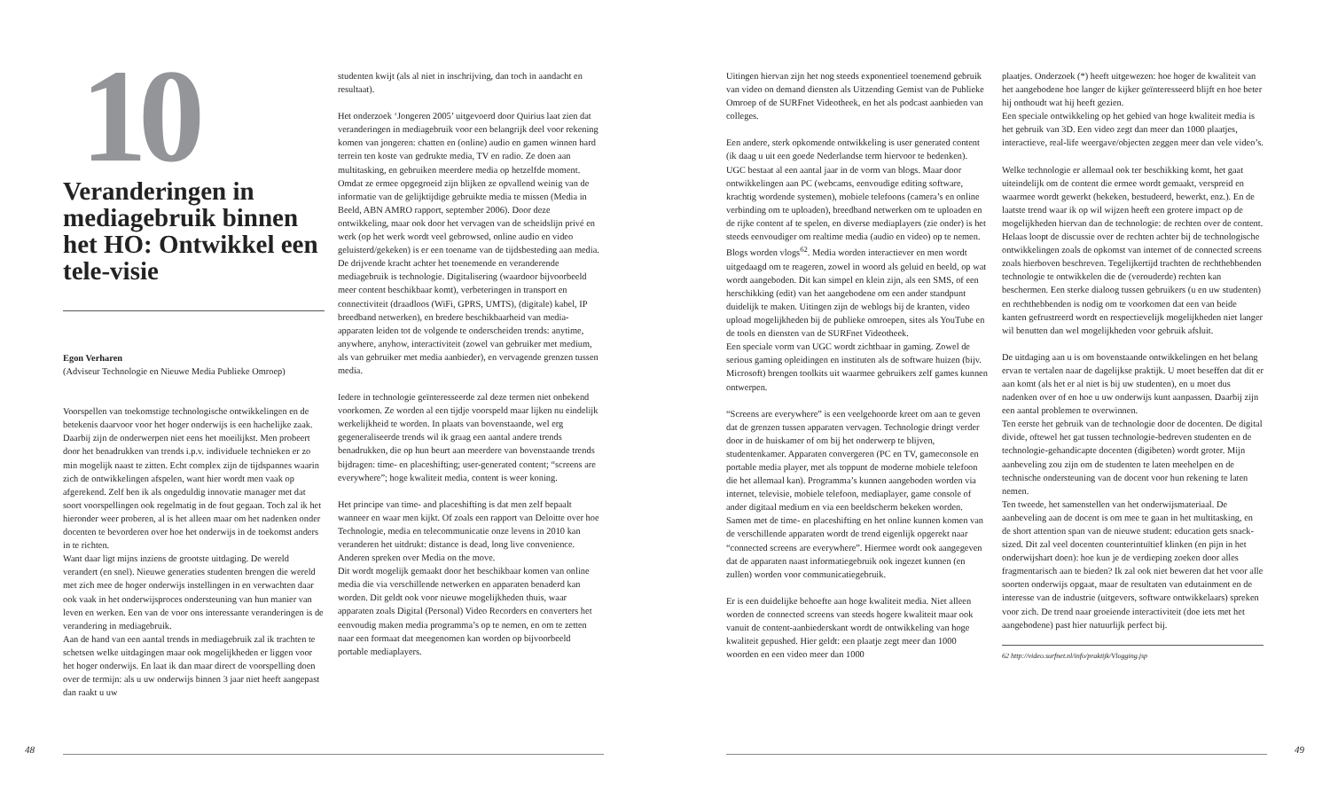10
Veranderingen in mediagebruik binnen het HO: Ontwikkel een tele-visie
Egon Verharen
(Adviseur Technologie en Nieuwe Media Publieke Omroep)
Voorspellen van toekomstige technologische ontwikkelingen en de betekenis daarvoor voor het hoger onderwijs is een hachelijke zaak. Daarbij zijn de onderwerpen niet eens het moeilijkst. Men probeert door het benadrukken van trends i.p.v. individuele technieken er zo min mogelijk naast te zitten. Echt complex zijn de tijdspannes waarin zich de ontwikkelingen afspelen, want hier wordt men vaak op afgerekend. Zelf ben ik als ongeduldig innovatie manager met dat soort voorspellingen ook regelmatig in de fout gegaan. Toch zal ik het hieronder weer proberen, al is het alleen maar om het nadenken onder docenten te bevorderen over hoe het onderwijs in de toekomst anders in te richten.
Want daar ligt mijns inziens de grootste uitdaging. De wereld verandert (en snel). Nieuwe generaties studenten brengen die wereld met zich mee de hoger onderwijs instellingen in en verwachten daar ook vaak in het onderwijsproces ondersteuning van hun manier van leven en werken. Een van de voor ons interessante veranderingen is de verandering in mediagebruik.
Aan de hand van een aantal trends in mediagebruik zal ik trachten te schetsen welke uitdagingen maar ook mogelijkheden er liggen voor het hoger onderwijs. En laat ik dan maar direct de voorspelling doen over de termijn: als u uw onderwijs binnen 3 jaar niet heeft aangepast dan raakt u uw
studenten kwijt (als al niet in inschrijving, dan toch in aandacht en resultaat).
Het onderzoek ‘Jongeren 2005’ uitgevoerd door Quirius laat zien dat veranderingen in mediagebruik voor een belangrijk deel voor rekening komen van jongeren: chatten en (online) audio en gamen winnen hard terrein ten koste van gedrukte media, TV en radio. Ze doen aan multitasking, en gebruiken meerdere media op hetzelfde moment. Omdat ze ermee opgegroeid zijn blijken ze opvallend weinig van de informatie van de gelijktijdige gebruikte media te missen (Media in Beeld, ABN AMRO rapport, september 2006). Door deze ontwikkeling, maar ook door het vervagen van de scheidslijn privé en werk (op het werk wordt veel gebrowsed, online audio en video geluisterd/gekeken) is er een toename van de tijdsbesteding aan media.
De drijvende kracht achter het toenemende en veranderende mediagebruik is technologie. Digitalisering (waardoor bijvoorbeeld meer content beschikbaar komt), verbeteringen in transport en connectiviteit (draadloos (WiFi, GPRS, UMTS), (digitale) kabel, IP breedband netwerken), en bredere beschikbaarheid van media-apparaten leiden tot de volgende te onderscheiden trends: anytime, anywhere, anyhow, interactiviteit (zowel van gebruiker met medium, als van gebruiker met media aanbieder), en vervagende grenzen tussen media.
Iedere in technologie geïnteresseerde zal deze termen niet onbekend voorkomen. Ze worden al een tijdje voorspeld maar lijken nu eindelijk werkelijkheid te worden. In plaats van bovenstaande, wel erg gegeneraliseerde trends wil ik graag een aantal andere trends benadrukken, die op hun beurt aan meerdere van bovenstaande trends bijdragen: time- en placeshifting; user-generated content; “screens are everywhere”; hoge kwaliteit media, content is weer koning.
Het principe van time- and placeshifting is dat men zelf bepaalt wanneer en waar men kijkt. Of zoals een rapport van Deloitte over hoe Technologie, media en telecommunicatie onze levens in 2010 kan veranderen het uitdrukt: distance is dead, long live convenience. Anderen spreken over Media on the move.
Dit wordt mogelijk gemaakt door het beschikbaar komen van online media die via verschillende netwerken en apparaten benaderd kan worden. Dit geldt ook voor nieuwe mogelijkheden thuis, waar apparaten zoals Digital (Personal) Video Recorders en converters het eenvoudig maken media programma’s op te nemen, en om te zetten naar een formaat dat meegenomen kan worden op bijvoorbeeld portable mediaplayers.
48
Uitingen hiervan zijn het nog steeds exponentieel toenemend gebruik van video on demand diensten als Uitzending Gemist van de Publieke Omroep of de SURFnet Videotheek, en het als podcast aanbieden van colleges.
Een andere, sterk opkomende ontwikkeling is user generated content (ik daag u uit een goede Nederlandse term hiervoor te bedenken). UGC bestaat al een aantal jaar in de vorm van blogs. Maar door ontwikkelingen aan PC (webcams, eenvoudige editing software, krachtig wordende systemen), mobiele telefoons (camera’s en online verbinding om te uploaden), breedband netwerken om te uploaden en de rijke content af te spelen, en diverse mediaplayers (zie onder) is het steeds eenvoudiger om realtime media (audio en video) op te nemen. Blogs worden vlogs<sup>62</sup>. Media worden interactiever en men wordt uitgedaagd om te reageren, zowel in woord als geluid en beeld, op wat wordt aangeboden. Dit kan simpel en klein zijn, als een SMS, of een herschikking (edit) van het aangebodene om een ander standpunt duidelijk te maken. Uitingen zijn de weblogs bij de kranten, video upload mogelijkheden bij de publieke omroepen, sites als YouTube en de tools en diensten van de SURFnet Videotheek.
Een speciale vorm van UGC wordt zichtbaar in gaming. Zowel de serious gaming opleidingen en instituten als de software huizen (bijv. Microsoft) brengen toolkits uit waarmee gebruikers zelf games kunnen ontwerpen.
“Screens are everywhere” is een veelgehoorde kreet om aan te geven dat de grenzen tussen apparaten vervagen. Technologie dringt verder door in de huiskamer of om bij het onderwerp te blijven, studentenkamer. Apparaten convergeren (PC en TV, gameconsole en portable media player, met als toppunt de moderne mobiele telefoon die het allemaal kan). Programma’s kunnen aangeboden worden via internet, televisie, mobiele telefoon, mediaplayer, game console of ander digitaal medium en via een beeldscherm bekeken worden.
Samen met de time- en placeshifting en het online kunnen komen van de verschillende apparaten wordt de trend eigenlijk opgerekt naar “connected screens are everywhere”. Hiermee wordt ook aangegeven dat de apparaten naast informatiegebruik ook ingezet kunnen (en zullen) worden voor communicatiegebruik.
Er is een duidelijke behoefte aan hoge kwaliteit media. Niet alleen worden de connected screens van steeds hogere kwaliteit maar ook vanuit de content-aanbiederskant wordt de ontwikkeling van hoge kwaliteit gepushed. Hier geldt: een plaatje zegt meer dan 1000 woorden en een video meer dan 1000
plaatjes. Onderzoek (*) heeft uitgewezen: hoe hoger de kwaliteit van het aangebodene hoe langer de kijker geïnteresseerd blijft en hoe beter hij onthoudt wat hij heeft gezien.
Een speciale ontwikkeling op het gebied van hoge kwaliteit media is het gebruik van 3D. Een video zegt dan meer dan 1000 plaatjes, interactieve, real-life weergave/objecten zeggen meer dan vele video’s.
Welke technologie er allemaal ook ter beschikking komt, het gaat uiteindelijk om de content die ermee wordt gemaakt, verspreid en waarmee wordt gewerkt (bekeken, bestudeerd, bewerkt, enz.). En de laatste trend waar ik op wil wijzen heeft een grotere impact op de mogelijkheden hiervan dan de technologie: de rechten over de content. Helaas loopt de discussie over de rechten achter bij de technologische ontwikkelingen zoals de opkomst van internet of de connected screens zoals hierboven beschreven. Tegelijkertijd trachten de rechthebbenden technologie te ontwikkelen die de (verouderde) rechten kan beschermen. Een sterke dialoog tussen gebruikers (u en uw studenten) en rechthebbenden is nodig om te voorkomen dat een van beide kanten gefrustreerd wordt en respectievelijk mogelijkheden niet langer wil benutten dan wel mogelijkheden voor gebruik afsluit.
De uitdaging aan u is om bovenstaande ontwikkelingen en het belang ervan te vertalen naar de dagelijkse praktijk. U moet beseffen dat dit er aan komt (als het er al niet is bij uw studenten), en u moet dus nadenken over of en hoe u uw onderwijs kunt aanpassen. Daarbij zijn een aantal problemen te overwinnen.
Ten eerste het gebruik van de technologie door de docenten. De digital divide, oftewel het gat tussen technologie-bedreven studenten en de technologie-gehandicapte docenten (digibeten) wordt groter. Mijn aanbeveling zou zijn om de studenten te laten meehelpen en de technische ondersteuning van de docent voor hun rekening te laten nemen.
Ten tweede, het samenstellen van het onderwijsmateriaal. De aanbeveling aan de docent is om mee te gaan in het multitasking, en de short attention span van de nieuwe student: education gets snack-sized. Dit zal veel docenten counterintuïtief klinken (en pijn in het onderwijshart doen): hoe kun je de verdieping zoeken door alles fragmentarisch aan te bieden? Ik zal ook niet beweren dat het voor alle soorten onderwijs opgaat, maar de resultaten van edutainment en de interesse van de industrie (uitgevers, software ontwikkelaars) spreken voor zich. De trend naar groeiende interactiviteit (doe iets met het aangebodene) past hier natuurlijk perfect bij.
62 http://video.surfnet.nl/info/praktijk/Vlogging.jsp
49